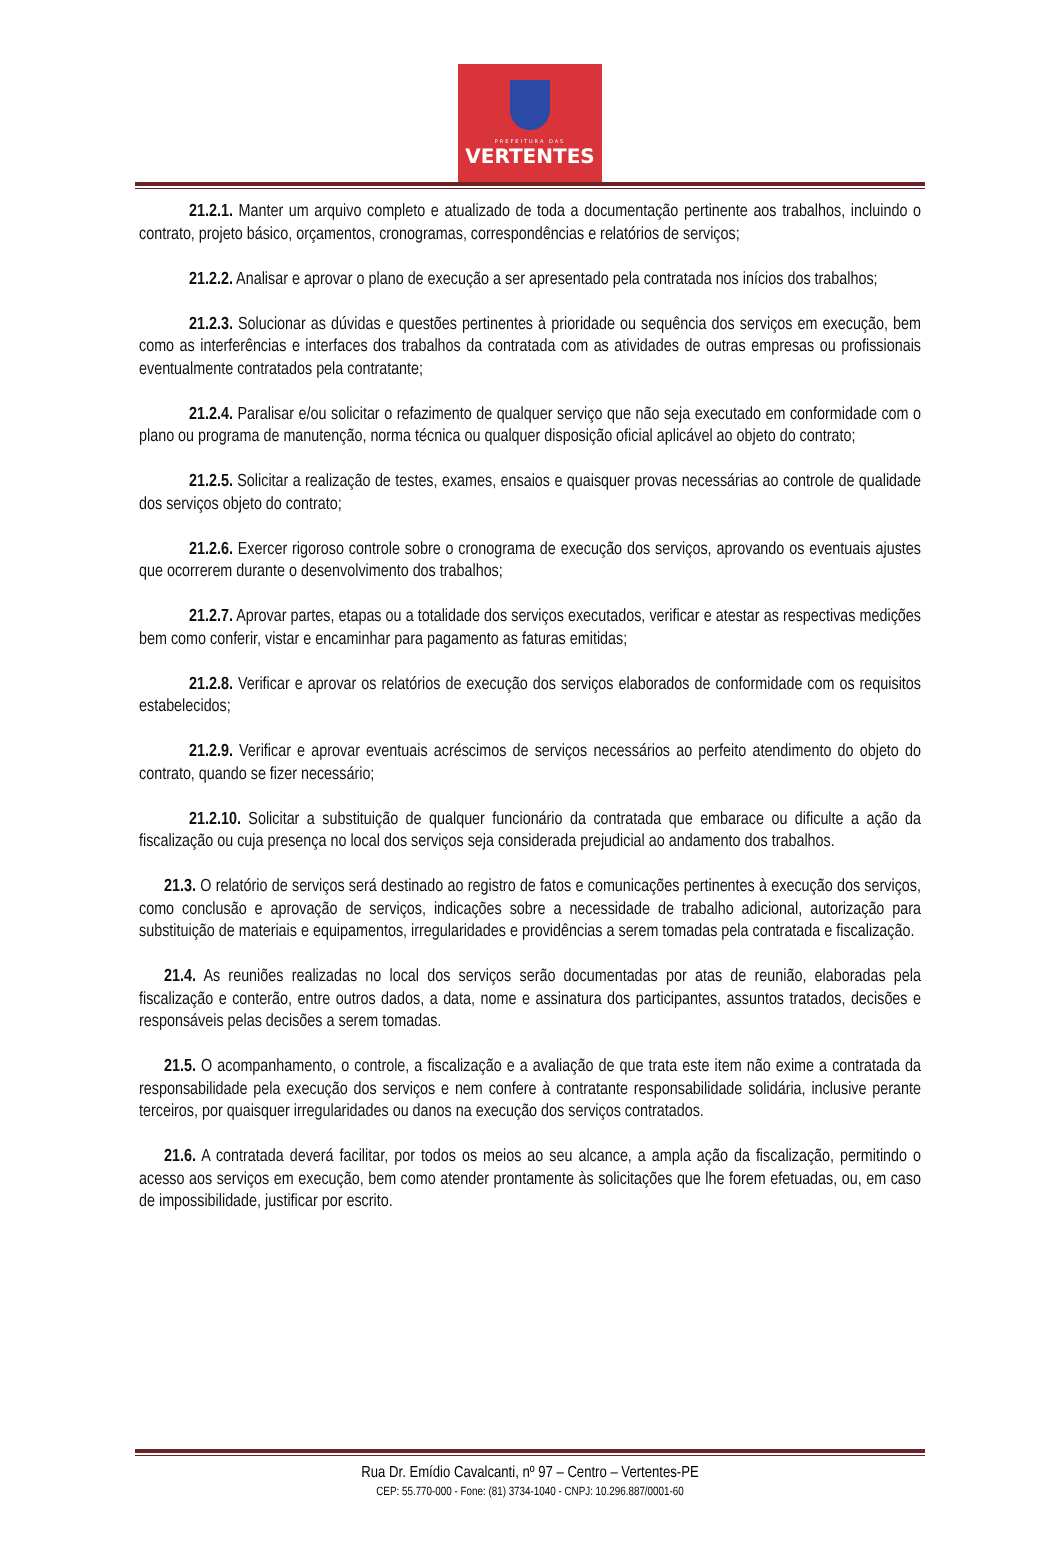PREFEITURA DAS
VERTENTES
21.2.1. Manter um arquivo completo e atualizado de toda a documentação pertinente aos trabalhos, incluindo o contrato, projeto básico, orçamentos, cronogramas, correspondências e relatórios de serviços;
21.2.2. Analisar e aprovar o plano de execução a ser apresentado pela contratada nos inícios dos trabalhos;
21.2.3. Solucionar as dúvidas e questões pertinentes à prioridade ou sequência dos serviços em execução, bem como as interferências e interfaces dos trabalhos da contratada com as atividades de outras empresas ou profissionais eventualmente contratados pela contratante;
21.2.4. Paralisar e/ou solicitar o refazimento de qualquer serviço que não seja executado em conformidade com o plano ou programa de manutenção, norma técnica ou qualquer disposição oficial aplicável ao objeto do contrato;
21.2.5. Solicitar a realização de testes, exames, ensaios e quaisquer provas necessárias ao controle de qualidade dos serviços objeto do contrato;
21.2.6. Exercer rigoroso controle sobre o cronograma de execução dos serviços, aprovando os eventuais ajustes que ocorrerem durante o desenvolvimento dos trabalhos;
21.2.7. Aprovar partes, etapas ou a totalidade dos serviços executados, verificar e atestar as respectivas medições bem como conferir, vistar e encaminhar para pagamento as faturas emitidas;
21.2.8. Verificar e aprovar os relatórios de execução dos serviços elaborados de conformidade com os requisitos estabelecidos;
21.2.9. Verificar e aprovar eventuais acréscimos de serviços necessários ao perfeito atendimento do objeto do contrato, quando se fizer necessário;
21.2.10. Solicitar a substituição de qualquer funcionário da contratada que embarace ou dificulte a ação da fiscalização ou cuja presença no local dos serviços seja considerada prejudicial ao andamento dos trabalhos.
21.3. O relatório de serviços será destinado ao registro de fatos e comunicações pertinentes à execução dos serviços, como conclusão e aprovação de serviços, indicações sobre a necessidade de trabalho adicional, autorização para substituição de materiais e equipamentos, irregularidades e providências a serem tomadas pela contratada e fiscalização.
21.4. As reuniões realizadas no local dos serviços serão documentadas por atas de reunião, elaboradas pela fiscalização e conterão, entre outros dados, a data, nome e assinatura dos participantes, assuntos tratados, decisões e responsáveis pelas decisões a serem tomadas.
21.5. O acompanhamento, o controle, a fiscalização e a avaliação de que trata este item não exime a contratada da responsabilidade pela execução dos serviços e nem confere à contratante responsabilidade solidária, inclusive perante terceiros, por quaisquer irregularidades ou danos na execução dos serviços contratados.
21.6. A contratada deverá facilitar, por todos os meios ao seu alcance, a ampla ação da fiscalização, permitindo o acesso aos serviços em execução, bem como atender prontamente às solicitações que lhe forem efetuadas, ou, em caso de impossibilidade, justificar por escrito.
Rua Dr. Emídio Cavalcanti, nº 97 – Centro – Vertentes-PE
CEP: 55.770-000 - Fone: (81) 3734-1040 - CNPJ: 10.296.887/0001-60